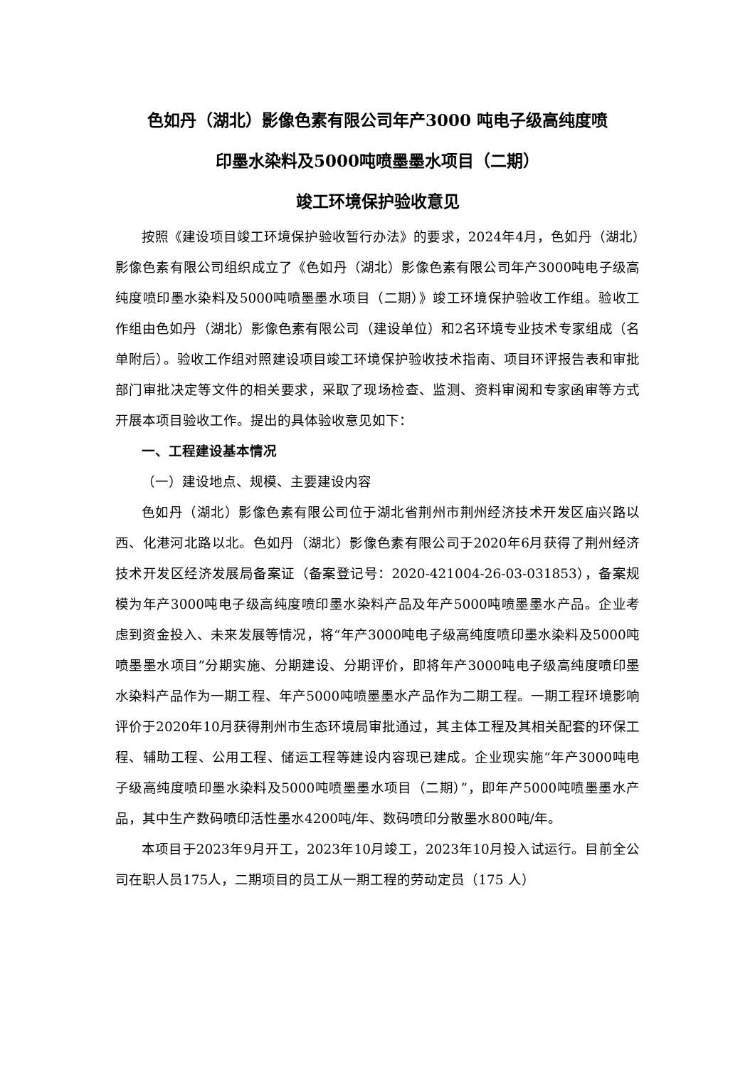色如丹（湖北）影像色素有限公司年产3000 吨电子级高纯度喷
印墨水染料及5000吨喷墨墨水项目（二期）
竣工环境保护验收意见
按照《建设项目竣工环境保护验收暂行办法》的要求，2024年4月，色如丹（湖北）影像色素有限公司组织成立了《色如丹（湖北）影像色素有限公司年产3000吨电子级高纯度喷印墨水染料及5000吨喷墨墨水项目（二期）》竣工环境保护验收工作组。验收工作组由色如丹（湖北）影像色素有限公司（建设单位）和2名环境专业技术专家组成（名单附后）。验收工作组对照建设项目竣工环境保护验收技术指南、项目环评报告表和审批部门审批决定等文件的相关要求，采取了现场检查、监测、资料审阅和专家函审等方式开展本项目验收工作。提出的具体验收意见如下：
一、工程建设基本情况
（一）建设地点、规模、主要建设内容
色如丹（湖北）影像色素有限公司位于湖北省荆州市荆州经济技术开发区庙兴路以西、化港河北路以北。色如丹（湖北）影像色素有限公司于2020年6月获得了荆州经济技术开发区经济发展局备案证（备案登记号：2020-421004-26-03-031853），备案规模为年产3000吨电子级高纯度喷印墨水染料产品及年产5000吨喷墨墨水产品。企业考虑到资金投入、未来发展等情况，将“年产3000吨电子级高纯度喷印墨水染料及5000吨喷墨墨水项目”分期实施、分期建设、分期评价，即将年产3000吨电子级高纯度喷印墨水染料产品作为一期工程、年产5000吨喷墨墨水产品作为二期工程。一期工程环境影响评价于2020年10月获得荆州市生态环境局审批通过，其主体工程及其相关配套的环保工程、辅助工程、公用工程、储运工程等建设内容现已建成。企业现实施“年产3000吨电子级高纯度喷印墨水染料及5000吨喷墨墨水项目（二期）”，即年产5000吨喷墨墨水产品，其中生产数码喷印活性墨水4200吨/年、数码喷印分散墨水800吨/年。
本项目于2023年9月开工，2023年10月竣工，2023年10月投入试运行。目前全公司在职人员175人，二期项目的员工从一期工程的劳动定员（175 人）